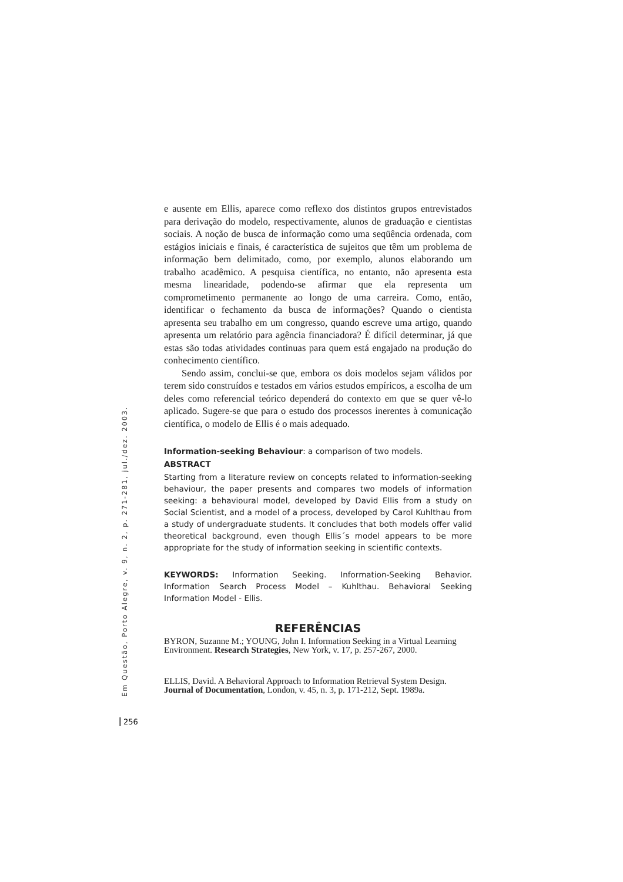e ausente em Ellis, aparece como reflexo dos distintos grupos entrevistados para derivação do modelo, respectivamente, alunos de graduação e cientistas sociais. A noção de busca de informação como uma seqüência ordenada, com estágios iniciais e finais, é característica de sujeitos que têm um problema de informação bem delimitado, como, por exemplo, alunos elaborando um trabalho acadêmico. A pesquisa científica, no entanto, não apresenta esta mesma linearidade, podendo-se afirmar que ela representa um comprometimento permanente ao longo de uma carreira. Como, então, identificar o fechamento da busca de informações? Quando o cientista apresenta seu trabalho em um congresso, quando escreve uma artigo, quando apresenta um relatório para agência financiadora? É difícil determinar, já que estas são todas atividades continuas para quem está engajado na produção do conhecimento científico.
Sendo assim, conclui-se que, embora os dois modelos sejam válidos por terem sido construídos e testados em vários estudos empíricos, a escolha de um deles como referencial teórico dependerá do contexto em que se quer vê-lo aplicado. Sugere-se que para o estudo dos processos inerentes à comunicação científica, o modelo de Ellis é o mais adequado.
Information-seeking Behaviour: a comparison of two models.
ABSTRACT
Starting from a literature review on concepts related to information-seeking behaviour, the paper presents and compares two models of information seeking: a behavioural model, developed by David Ellis from a study on Social Scientist, and a model of a process, developed by Carol Kuhlthau from a study of undergraduate students. It concludes that both models offer valid theoretical background, even though Ellis´s model appears to be more appropriate for the study of information seeking in scientific contexts.
KEYWORDS: Information Seeking. Information-Seeking Behavior. Information Search Process Model – Kuhlthau. Behavioral Seeking Information Model - Ellis.
REFERÊNCIAS
BYRON, Suzanne M.; YOUNG, John I. Information Seeking in a Virtual Learning Environment. Research Strategies, New York, v. 17, p. 257-267, 2000.
ELLIS, David. A Behavioral Approach to Information Retrieval System Design. Journal of Documentation, London, v. 45, n. 3, p. 171-212, Sept. 1989a.
Em Questão, Porto Alegre, v. 9, n. 2, p. 271-281, jul./dez. 2003.
256